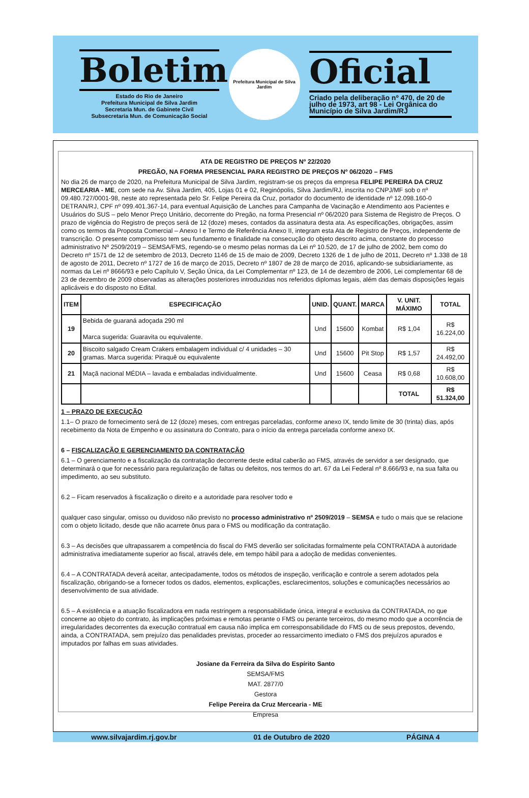Boletim
Estado do Rio de Janeiro
Prefeitura Municipal de Silva Jardim
Secretaria Mun. de Gabinete Civil
Subsecretaria Mun. de Comunicação Social
Prefeitura Municipal de Silva Jardim
Oficial
Criado pela deliberação nº 470, de 20 de julho de 1973, art 98 - Lei Orgânica do Município de Silva Jardim/RJ
ATA DE REGISTRO DE PREÇOS Nº 22/2020
PREGÃO, NA FORMA PRESENCIAL PARA REGISTRO DE PREÇOS Nº 06/2020 – FMS
No dia 26 de março de 2020, na Prefeitura Municipal de Silva Jardim, registram-se os preços da empresa FELIPE PEREIRA DA CRUZ MERCEARIA - ME, com sede na Av. Silva Jardim, 405, Lojas 01 e 02, Reginópolis, Silva Jardim/RJ, inscrita no CNPJ/MF sob o nº 09.480.727/0001-98, neste ato representada pelo Sr. Felipe Pereira da Cruz, portador do documento de identidade nº 12.098.160-0 DETRAN/RJ, CPF nº 099.401.367-14, para eventual Aquisição de Lanches para Campanha de Vacinação e Atendimento aos Pacientes e Usuários do SUS – pelo Menor Preço Unitário, decorrente do Pregão, na forma Presencial nº 06/2020 para Sistema de Registro de Preços. O prazo de vigência do Registro de preços será de 12 (doze) meses, contados da assinatura desta ata. As especificações, obrigações, assim como os termos da Proposta Comercial – Anexo I e Termo de Referência Anexo II, integram esta Ata de Registro de Preços, independente de transcrição. O presente compromisso tem seu fundamento e finalidade na consecução do objeto descrito acima, constante do processo administrativo Nº 2509/2019 – SEMSA/FMS, regendo-se o mesmo pelas normas da Lei nº 10.520, de 17 de julho de 2002, bem como do Decreto nº 1571 de 12 de setembro de 2013, Decreto 1146 de 15 de maio de 2009, Decreto 1326 de 1 de julho de 2011, Decreto nº 1.338 de 18 de agosto de 2011, Decreto nº 1727 de 16 de março de 2015, Decreto nº 1807 de 28 de março de 2016, aplicando-se subsidiariamente, as normas da Lei nº 8666/93 e pelo Capítulo V, Seção Única, da Lei Complementar nº 123, de 14 de dezembro de 2006, Lei complementar 68 de 23 de dezembro de 2009 observadas as alterações posteriores introduzidas nos referidos diplomas legais, além das demais disposições legais aplicáveis e do disposto no Edital.
| ITEM | ESPECIFICAÇÃO | UNID. | QUANT. | MARCA | V. UNIT. MÁXIMO | TOTAL |
| --- | --- | --- | --- | --- | --- | --- |
| 19 | Bebida de guaraná adoçada 290 ml Marca sugerida: Guaravita ou equivalente. | Und | 15600 | Kombat | R$ 1,04 | R$ 16.224,00 |
| 20 | Biscoito salgado Cream Crakers embalagem individual c/ 4 unidades – 30 gramas. Marca sugerida: Piraquê ou equivalente | Und | 15600 | Pit Stop | R$ 1,57 | R$ 24.492,00 |
| 21 | Maçã nacional MÉDIA – lavada e embaladas individualmente. | Und | 15600 | Ceasa | R$ 0,68 | R$ 10.608,00 |
| | | | | | TOTAL | R$ 51.324,00 |
1 – PRAZO DE EXECUÇÃO
1.1– O prazo de fornecimento será de 12 (doze) meses, com entregas parceladas, conforme anexo IX, tendo limite de 30 (trinta) dias, após recebimento da Nota de Empenho e ou assinatura do Contrato, para o início da entrega parcelada conforme anexo IX.
6 – FISCALIZAÇÃO E GERENCIAMENTO DA CONTRATAÇÃO
6.1 – O gerenciamento e a fiscalização da contratação decorrente deste edital caberão ao FMS, através de servidor a ser designado, que determinará o que for necessário para regularização de faltas ou defeitos, nos termos do art. 67 da Lei Federal nº 8.666/93 e, na sua falta ou impedimento, ao seu substituto.
6.2 – Ficam reservados à fiscalização o direito e a autoridade para resolver todo e
qualquer caso singular, omisso ou duvidoso não previsto no processo administrativo nº 2509/2019 – SEMSA e tudo o mais que se relacione com o objeto licitado, desde que não acarrete ônus para o FMS ou modificação da contratação.
6.3 – As decisões que ultrapassarem a competência do fiscal do FMS deverão ser solicitadas formalmente pela CONTRATADA à autoridade administrativa imediatamente superior ao fiscal, através dele, em tempo hábil para a adoção de medidas convenientes.
6.4 – A CONTRATADA deverá aceitar, antecipadamente, todos os métodos de inspeção, verificação e controle a serem adotados pela fiscalização, obrigando-se a fornecer todos os dados, elementos, explicações, esclarecimentos, soluções e comunicações necessários ao desenvolvimento de sua atividade.
6.5 – A existência e a atuação fiscalizadora em nada restringem a responsabilidade única, integral e exclusiva da CONTRATADA, no que concerne ao objeto do contrato, às implicações próximas e remotas perante o FMS ou perante terceiros, do mesmo modo que a ocorrência de irregularidades decorrentes da execução contratual em causa não implica em corresponsabilidade do FMS ou de seus prepostos, devendo, ainda, a CONTRATADA, sem prejuízo das penalidades previstas, proceder ao ressarcimento imediato o FMS dos prejuízos apurados e imputados por falhas em suas atividades.
Josiane da Ferreira da Silva do Espírito Santo
SEMSA/FMS
MAT. 2877/0
Gestora
Felipe Pereira da Cruz Mercearia - ME
Empresa
www.silvajardim.rj.gov.br 01 de Outubro de 2020 PÁGINA 4